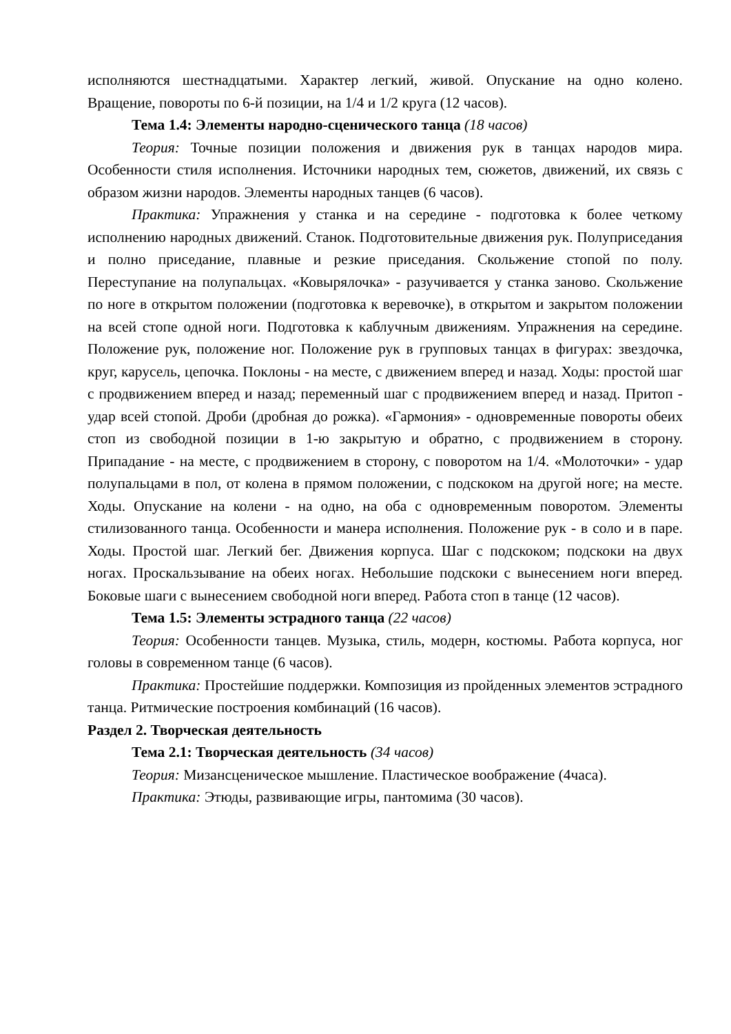исполняются шестнадцатыми. Характер легкий, живой. Опускание на одно колено. Вращение, повороты по 6-й позиции, на 1/4 и 1/2 круга (12 часов).
Тема 1.4: Элементы народно-сценического танца (18 часов)
Теория: Точные позиции положения и движения рук в танцах народов мира. Особенности стиля исполнения. Источники народных тем, сюжетов, движений, их связь с образом жизни народов. Элементы народных танцев (6 часов).
Практика: Упражнения у станка и на середине - подготовка к более четкому исполнению народных движений. Станок. Подготовительные движения рук. Полуприседания и полно приседание, плавные и резкие приседания. Скольжение стопой по полу. Переступание на полупальцах. «Ковырялочка» - разучивается у станка заново. Скольжение по ноге в открытом положении (подготовка к веревочке), в открытом и закрытом положении на всей стопе одной ноги. Подготовка к каблучным движениям. Упражнения на середине. Положение рук, положение ног. Положение рук в групповых танцах в фигурах: звездочка, круг, карусель, цепочка. Поклоны - на месте, с движением вперед и назад. Ходы: простой шаг с продвижением вперед и назад; переменный шаг с продвижением вперед и назад. Притоп - удар всей стопой. Дроби (дробная до рожка). «Гармония» - одновременные повороты обеих стоп из свободной позиции в 1-ю закрытую и обратно, с продвижением в сторону. Припадание - на месте, с продвижением в сторону, с поворотом на 1/4. «Молоточки» - удар полупальцами в пол, от колена в прямом положении, с подскоком на другой ноге; на месте. Ходы. Опускание на колени - на одно, на оба с одновременным поворотом. Элементы стилизованного танца. Особенности и манера исполнения. Положение рук - в соло и в паре. Ходы. Простой шаг. Легкий бег. Движения корпуса. Шаг с подскоком; подскоки на двух ногах. Проскальзывание на обеих ногах. Небольшие подскоки с вынесением ноги вперед. Боковые шаги с вынесением свободной ноги вперед. Работа стоп в танце (12 часов).
Тема 1.5: Элементы эстрадного танца (22 часов)
Теория: Особенности танцев. Музыка, стиль, модерн, костюмы. Работа корпуса, ног головы в современном танце (6 часов).
Практика: Простейшие поддержки. Композиция из пройденных элементов эстрадного танца. Ритмические построения комбинаций (16 часов).
Раздел 2. Творческая деятельность
Тема 2.1: Творческая деятельность (34 часов)
Теория: Мизансценическое мышление. Пластическое воображение (4часа).
Практика: Этюды, развивающие игры, пантомима (30 часов).